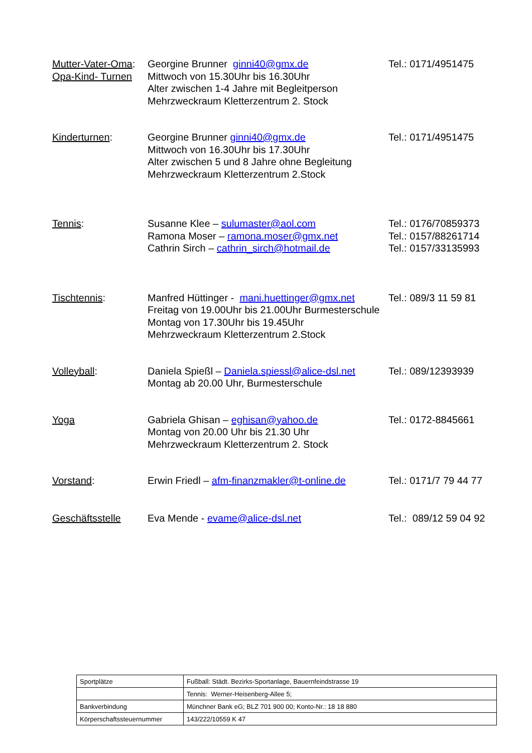Mutter-Vater-Oma:
Opa-Kind- Turnen
Georgine Brunner ginni40@gmx.de
Mittwoch von 15.30Uhr bis 16.30Uhr
Alter zwischen 1-4 Jahre mit Begleitperson
Mehrzweckraum Kletterzentrum 2. Stock
Tel.: 0171/4951475
Kinderturnen:
Georgine Brunner ginni40@gmx.de
Mittwoch von 16.30Uhr bis 17.30Uhr
Alter zwischen 5 und 8 Jahre ohne Begleitung
Mehrzweckraum Kletterzentrum 2.Stock
Tel.: 0171/4951475
Tennis:
Susanne Klee – sulumaster@aol.com
Ramona Moser – ramona.moser@gmx.net
Cathrin Sirch – cathrin_sirch@hotmail.de
Tel.: 0176/70859373
Tel.: 0157/88261714
Tel.: 0157/33135993
Tischtennis:
Manfred Hüttinger - mani.huettinger@gmx.net
Freitag von 19.00Uhr bis 21.00Uhr Burmesterschule
Montag von 17.30Uhr bis 19.45Uhr
Mehrzweckraum Kletterzentrum 2.Stock
Tel.: 089/3 11 59 81
Volleyball:
Daniela Spießl – Daniela.spiessl@alice-dsl.net
Montag ab 20.00 Uhr, Burmesterschule
Tel.: 089/12393939
Yoga
Gabriela Ghisan – eghisan@yahoo.de
Montag von 20.00 Uhr bis 21.30 Uhr
Mehrzweckraum Kletterzentrum 2. Stock
Tel.: 0172-8845661
Vorstand:
Erwin Friedl – afm-finanzmakler@t-online.de
Tel.: 0171/7 79 44 77
Geschäftsstelle
Eva Mende - evame@alice-dsl.net
Tel.: 089/12 59 04 92
| Sportplätze | Fußball: Städt. Bezirks-Sportanlage, Bauernfeindstrasse 19 |
| | Tennis: Werner-Heisenberg-Allee 5; |
| Bankverbindung | Münchner Bank eG; BLZ 701 900 00; Konto-Nr.: 18 18 880 |
| Körperschaftssteuernummer | 143/222/10559 K 47 |